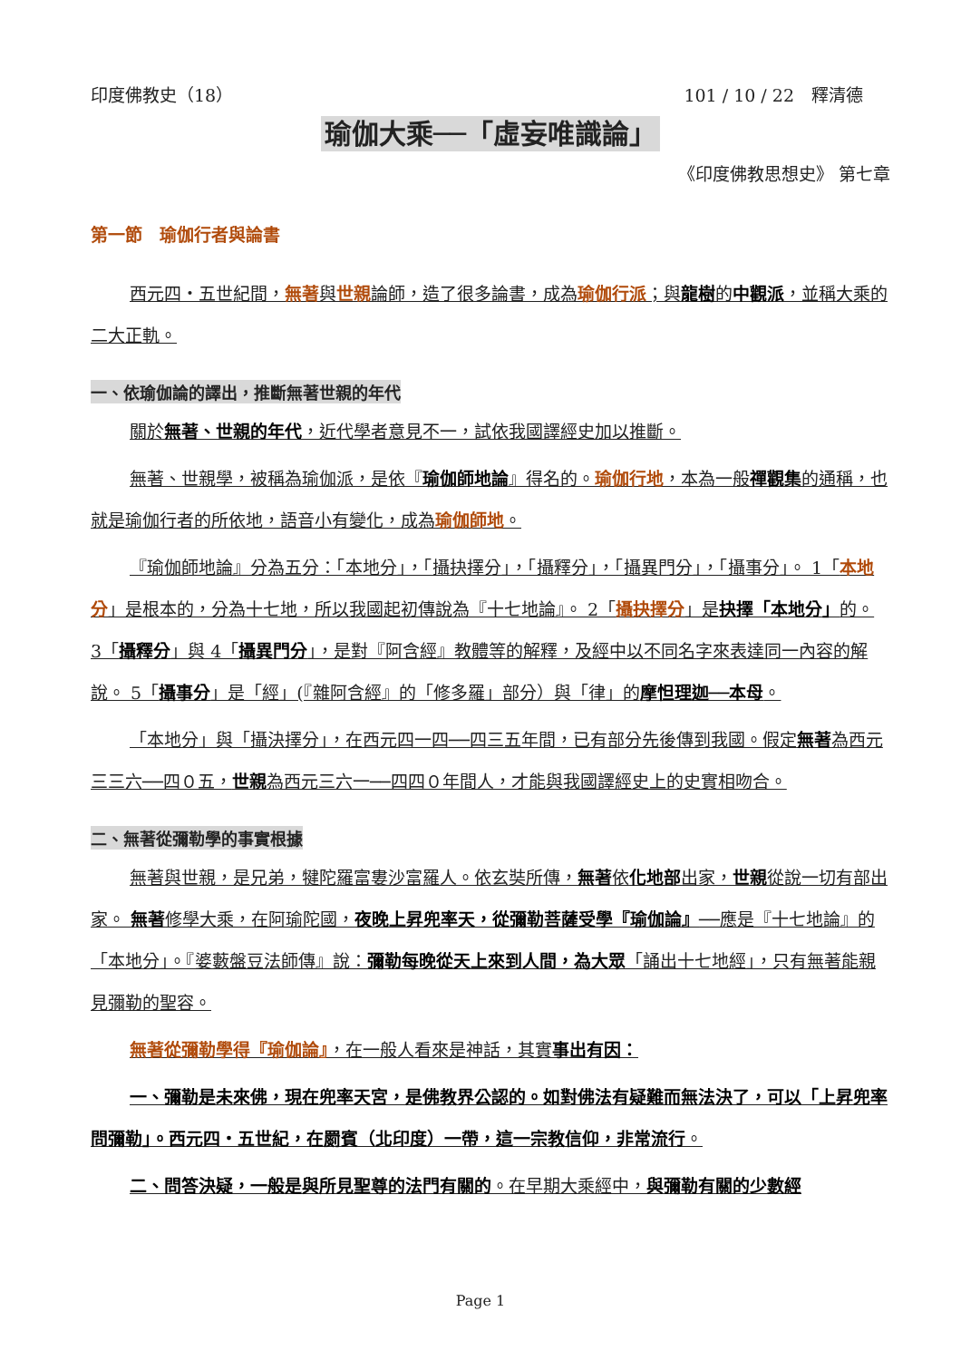印度佛教史（18） 101 / 10 / 22　釋清德
瑜伽大乘──「虛妄唯識論」
《印度佛教思想史》 第七章
第一節　瑜伽行者與論書
西元四・五世紀間，無著與世親論師，造了很多論書，成為瑜伽行派；與龍樹的中觀派，並稱大乘的二大正軌。
一、依瑜伽論的譯出，推斷無著世親的年代
關於無著、世親的年代，近代學者意見不一，試依我國譯經史加以推斷。
無著、世親學，被稱為瑜伽派，是依『瑜伽師地論』得名的。瑜伽行地，本為一般禪觀集的通稱，也就是瑜伽行者的所依地，語音小有變化，成為瑜伽師地。
『瑜伽師地論』分為五分：「本地分」，「攝抉擇分」，「攝釋分」，「攝異門分」，「攝事分」。 1「本地分」是根本的，分為十七地，所以我國起初傳說為『十七地論』。 2「攝抉擇分」是抉擇「本地分」的。 3「攝釋分」與 4「攝異門分」，是對『阿含經』教體等的解釋，及經中以不同名字來表達同一內容的解說。 5「攝事分」是「經」(『雜阿含經』的「修多羅」部分）與「律」的摩怛理迦──本母。
「本地分」與「攝決擇分」，在西元四一四──四三五年間，已有部分先後傳到我國。假定無著為西元三三六──四０五，世親為西元三六一──四四０年間人，才能與我國譯經史上的史實相吻合。
二、無著從彌勒學的事實根據
無著與世親，是兄弟，犍陀羅富婁沙富羅人。依玄奘所傳，無著依化地部出家，世親從說一切有部出家。 無著修學大乘，在阿瑜陀國，夜晚上昇兜率天，從彌勒菩薩受學『瑜伽論』──應是『十七地論』的「本地分」。『婆藪盤豆法師傳』說：彌勒每晚從天上來到人間，為大眾「誦出十七地經」，只有無著能親見彌勒的聖容。
無著從彌勒學得『瑜伽論』，在一般人看來是神話，其實事出有因：
一、彌勒是未來佛，現在兜率天宮，是佛教界公認的。如對佛法有疑難而無法決了，可以「上昇兜率問彌勒」。西元四・五世紀，在罽賓（北印度）一帶，這一宗教信仰，非常流行。
二、問答決疑，一般是與所見聖尊的法門有關的。在早期大乘經中，與彌勒有關的少數經
Page 1